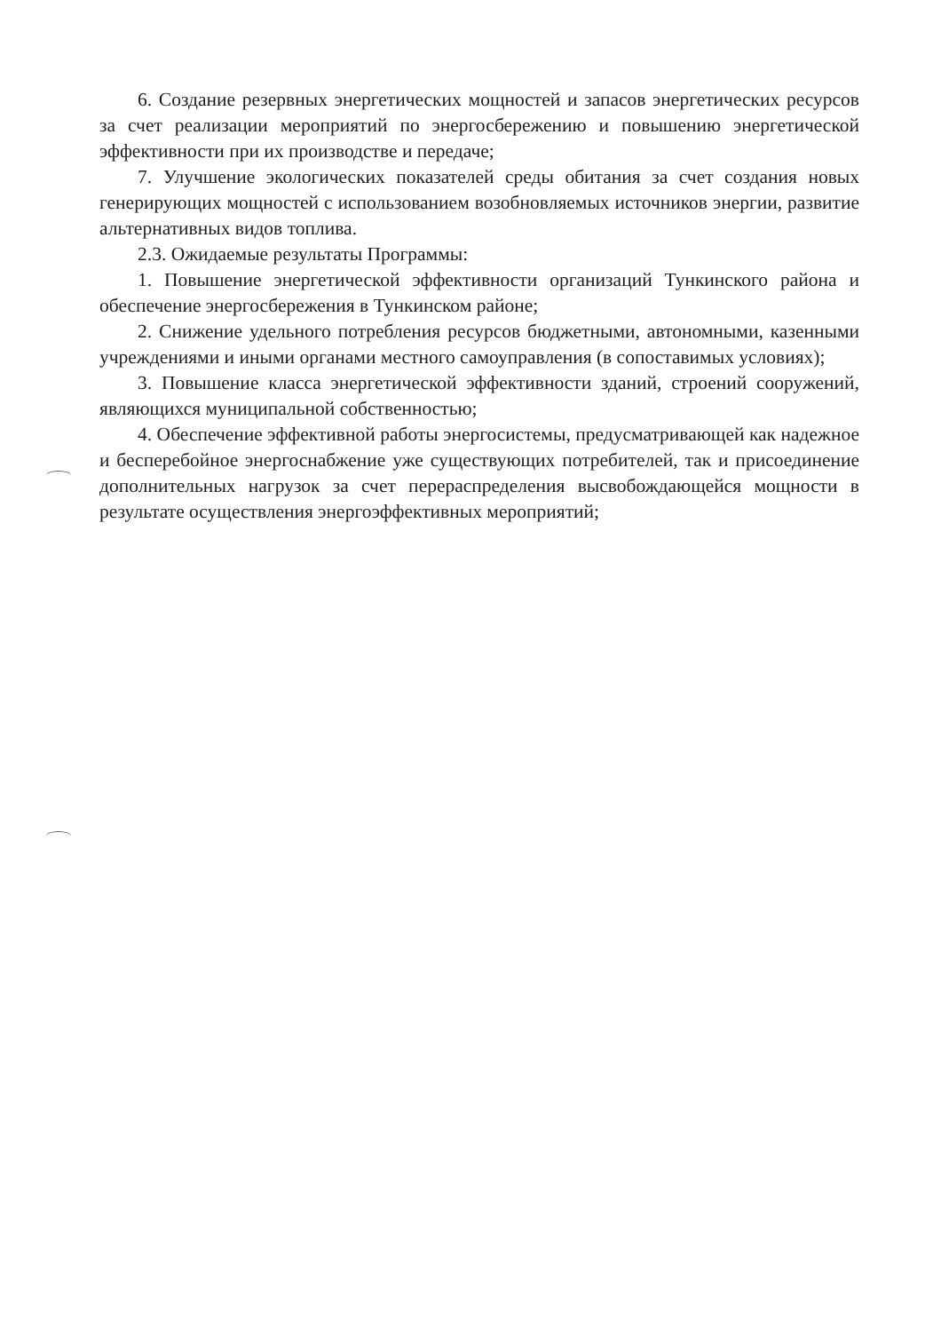6. Создание резервных энергетических мощностей и запасов энергетических ресурсов за счет реализации мероприятий по энергосбережению и повышению энергетической эффективности при их производстве и передаче;
7. Улучшение экологических показателей среды обитания за счет создания новых генерирующих мощностей с использованием возобновляемых источников энергии, развитие альтернативных видов топлива.
2.3. Ожидаемые результаты Программы:
1. Повышение энергетической эффективности организаций Тункинского района и обеспечение энергосбережения в Тункинском районе;
2. Снижение удельного потребления ресурсов бюджетными, автономными, казенными учреждениями и иными органами местного самоуправления (в сопоставимых условиях);
3. Повышение класса энергетической эффективности зданий, строений сооружений, являющихся муниципальной собственностью;
4. Обеспечение эффективной работы энергосистемы, предусматривающей как надежное и бесперебойное энергоснабжение уже существующих потребителей, так и присоединение дополнительных нагрузок за счет перераспределения высвобождающейся мощности в результате осуществления энергоэффективных мероприятий;